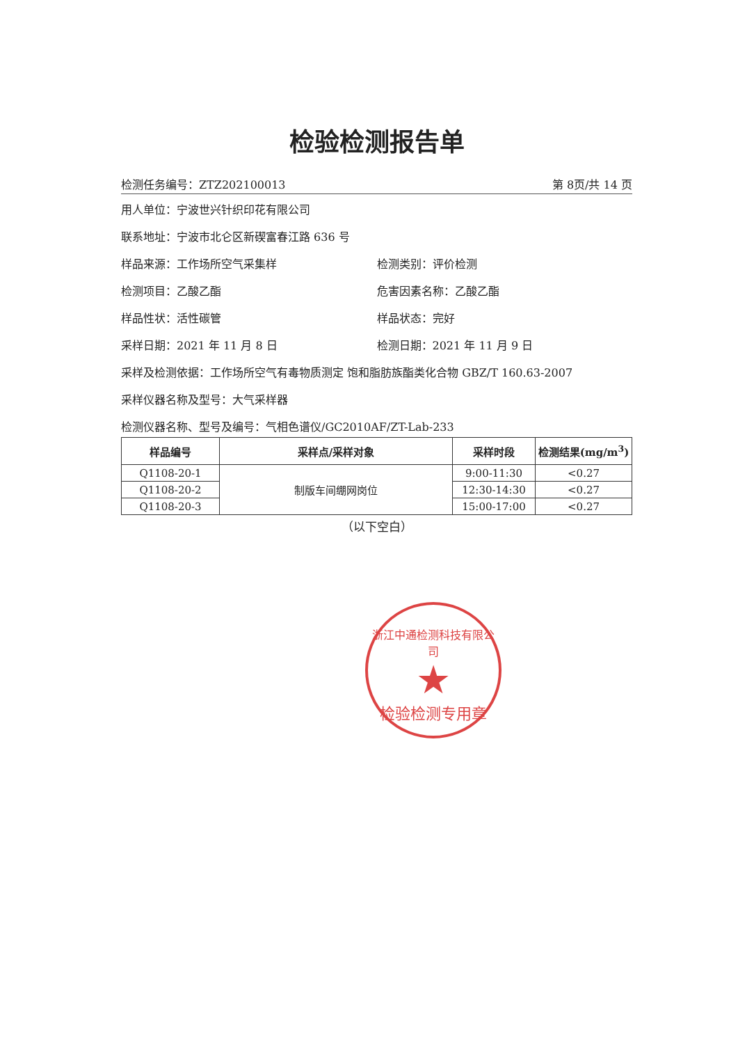检验检测报告单
检测任务编号：ZTZ202100013 第 8页/共 14 页
用人单位：宁波世兴针织印花有限公司
联系地址：宁波市北仑区新碶富春江路 636 号
样品来源：工作场所空气采集样 检测类别：评价检测
检测项目：乙酸乙酯 危害因素名称：乙酸乙酯
样品性状：活性碳管 样品状态：完好
采样日期：2021 年 11 月 8 日 检测日期：2021 年 11 月 9 日
采样及检测依据：工作场所空气有毒物质测定 饱和脂肪族酯类化合物 GBZ/T 160.63-2007
采样仪器名称及型号：大气采样器
检测仪器名称、型号及编号：气相色谱仪/GC2010AF/ZT-Lab-233
| 样品编号 | 采样点/采样对象 | 采样时段 | 检测结果(mg/m<sup>3</sup>) |
| --- | --- | --- | --- |
| Q1108-20-1 | 制版车间绷网岗位 | 9:00-11:30 | <0.27 |
| Q1108-20-2 | | 12:30-14:30 | <0.27 |
| Q1108-20-3 | | 15:00-17:00 | <0.27 |
（以下空白）
浙江中通检测科技有限公司
★
检验检测专用章